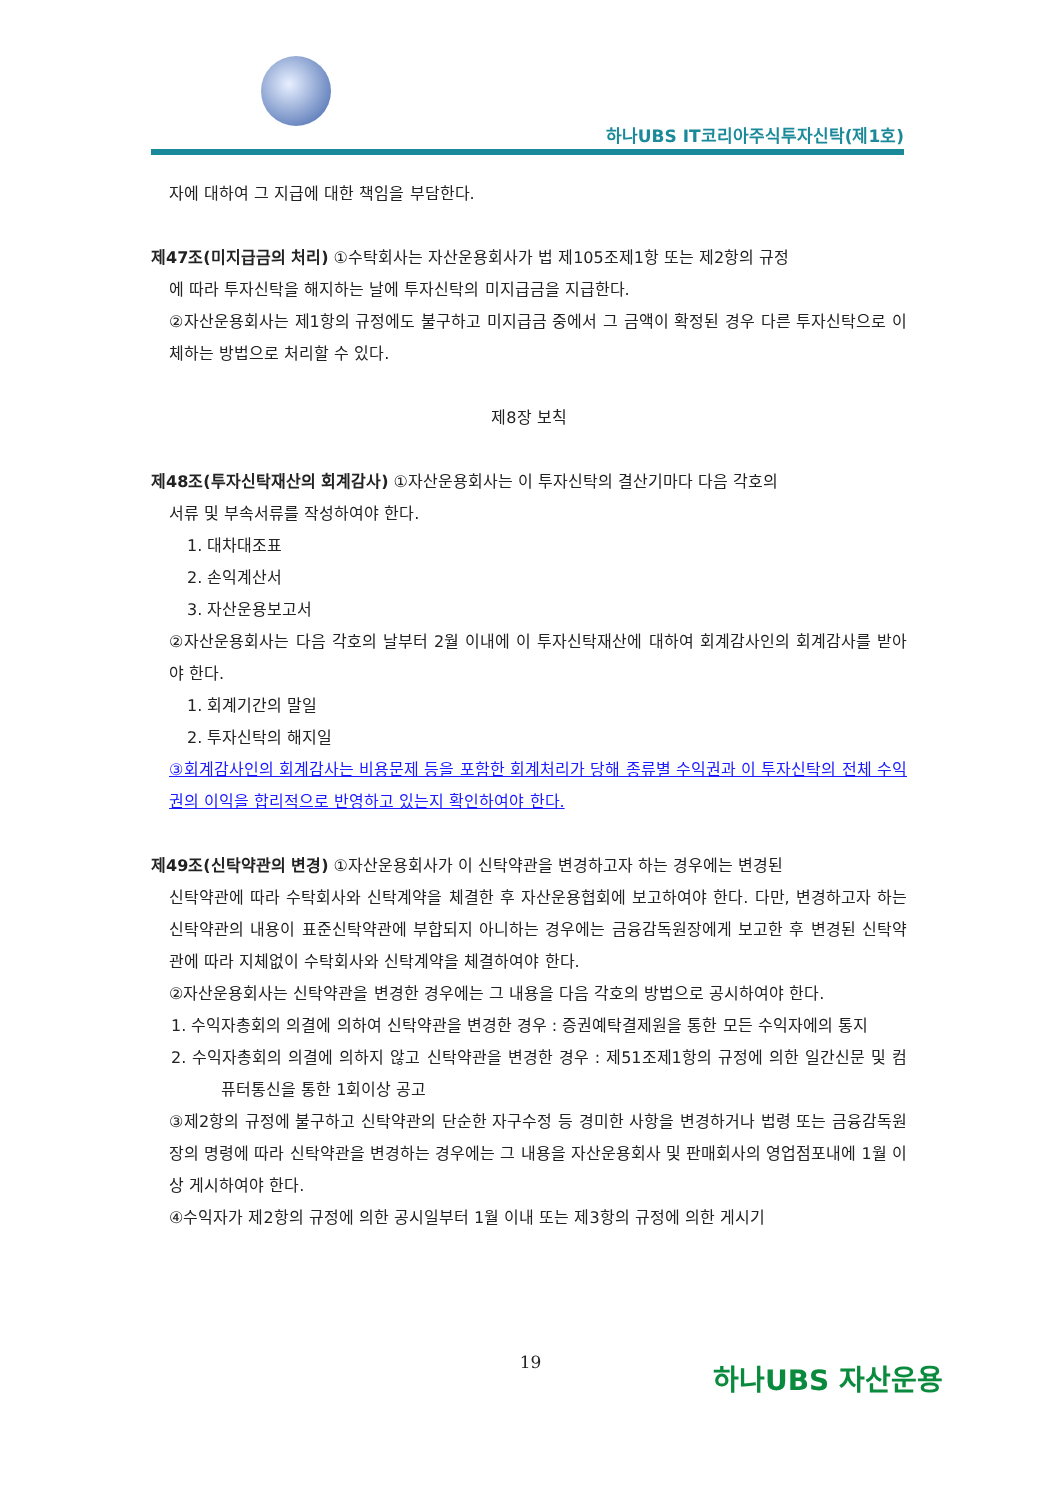하나UBS IT코리아주식투자신탁(제1호)
자에 대하여 그 지급에 대한 책임을 부담한다.
제47조(미지급금의 처리) ①수탁회사는 자산운용회사가 법 제105조제1항 또는 제2항의 규정
에 따라 투자신탁을 해지하는 날에 투자신탁의 미지급금을 지급한다.
②자산운용회사는 제1항의 규정에도 불구하고 미지급금 중에서 그 금액이 확정된 경우 다른 투자신탁으로 이체하는 방법으로 처리할 수 있다.
제8장 보칙
제48조(투자신탁재산의 회계감사) ①자산운용회사는 이 투자신탁의 결산기마다 다음 각호의
서류 및 부속서류를 작성하여야 한다.
1. 대차대조표
2. 손익계산서
3. 자산운용보고서
②자산운용회사는 다음 각호의 날부터 2월 이내에 이 투자신탁재산에 대하여 회계감사인의 회계감사를 받아야 한다.
1. 회계기간의 말일
2. 투자신탁의 해지일
③회계감사인의 회계감사는 비용문제 등을 포함한 회계처리가 당해 종류별 수익권과 이 투자신탁의 전체 수익권의 이익을 합리적으로 반영하고 있는지 확인하여야 한다.
제49조(신탁약관의 변경) ①자산운용회사가 이 신탁약관을 변경하고자 하는 경우에는 변경된
신탁약관에 따라 수탁회사와 신탁계약을 체결한 후 자산운용협회에 보고하여야 한다. 다만, 변경하고자 하는 신탁약관의 내용이 표준신탁약관에 부합되지 아니하는 경우에는 금융감독원장에게 보고한 후 변경된 신탁약관에 따라 지체없이 수탁회사와 신탁계약을 체결하여야 한다.
②자산운용회사는 신탁약관을 변경한 경우에는 그 내용을 다음 각호의 방법으로 공시하여야 한다.
1. 수익자총회의 의결에 의하여 신탁약관을 변경한 경우 : 증권예탁결제원을 통한 모든 수익자에의 통지
2. 수익자총회의 의결에 의하지 않고 신탁약관을 변경한 경우 : 제51조제1항의 규정에 의한 일간신문 및 컴퓨터통신을 통한 1회이상 공고
③제2항의 규정에 불구하고 신탁약관의 단순한 자구수정 등 경미한 사항을 변경하거나 법령 또는 금융감독원장의 명령에 따라 신탁약관을 변경하는 경우에는 그 내용을 자산운용회사 및 판매회사의 영업점포내에 1월 이상 게시하여야 한다.
④수익자가 제2항의 규정에 의한 공시일부터 1월 이내 또는 제3항의 규정에 의한 게시기
19 하나UBS 자산운용